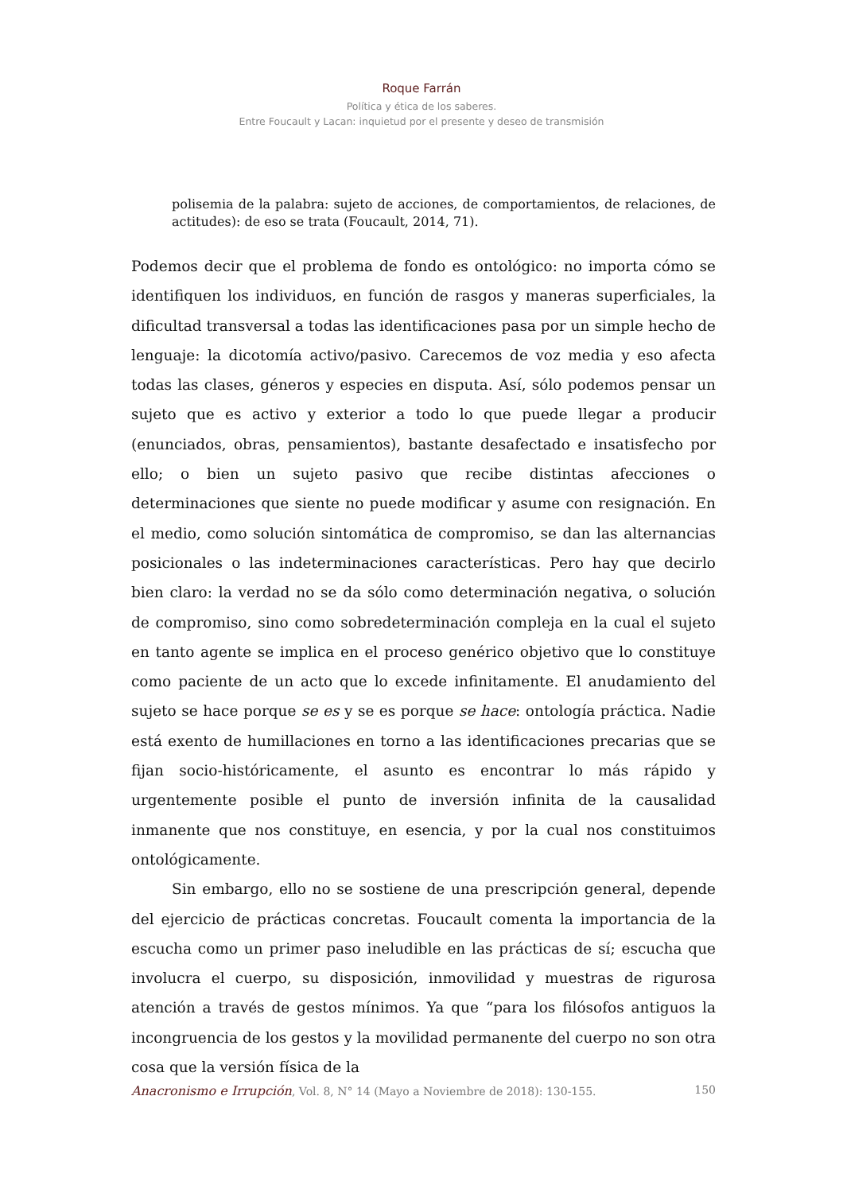Roque Farrán
Política y ética de los saberes.
Entre Foucault y Lacan: inquietud por el presente y deseo de transmisión
polisemia de la palabra: sujeto de acciones, de comportamientos, de relaciones, de actitudes): de eso se trata (Foucault, 2014, 71).
Podemos decir que el problema de fondo es ontológico: no importa cómo se identifiquen los individuos, en función de rasgos y maneras superficiales, la dificultad transversal a todas las identificaciones pasa por un simple hecho de lenguaje: la dicotomía activo/pasivo. Carecemos de voz media y eso afecta todas las clases, géneros y especies en disputa. Así, sólo podemos pensar un sujeto que es activo y exterior a todo lo que puede llegar a producir (enunciados, obras, pensamientos), bastante desafectado e insatisfecho por ello; o bien un sujeto pasivo que recibe distintas afecciones o determinaciones que siente no puede modificar y asume con resignación. En el medio, como solución sintomática de compromiso, se dan las alternancias posicionales o las indeterminaciones características. Pero hay que decirlo bien claro: la verdad no se da sólo como determinación negativa, o solución de compromiso, sino como sobredeterminación compleja en la cual el sujeto en tanto agente se implica en el proceso genérico objetivo que lo constituye como paciente de un acto que lo excede infinitamente. El anudamiento del sujeto se hace porque se es y se es porque se hace: ontología práctica. Nadie está exento de humillaciones en torno a las identificaciones precarias que se fijan socio-históricamente, el asunto es encontrar lo más rápido y urgentemente posible el punto de inversión infinita de la causalidad inmanente que nos constituye, en esencia, y por la cual nos constituimos ontológicamente.
Sin embargo, ello no se sostiene de una prescripción general, depende del ejercicio de prácticas concretas. Foucault comenta la importancia de la escucha como un primer paso ineludible en las prácticas de sí; escucha que involucra el cuerpo, su disposición, inmovilidad y muestras de rigurosa atención a través de gestos mínimos. Ya que “para los filósofos antiguos la incongruencia de los gestos y la movilidad permanente del cuerpo no son otra cosa que la versión física de la
Anacronismo e Irrupción, Vol. 8, N° 14 (Mayo a Noviembre de 2018): 130-155. 150